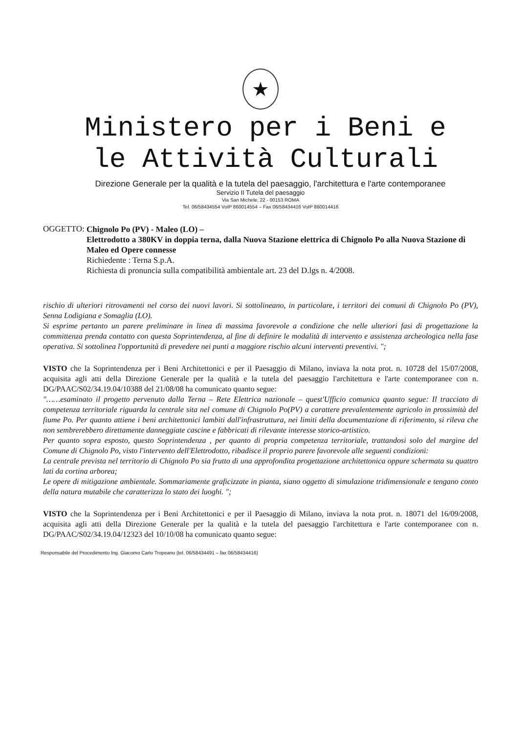★
Ministero per i Beni e
le Attività Culturali
Direzione Generale per la qualità e la tutela del paesaggio, l'architettura e l'arte contemporanee
Servizio II Tutela del paesaggio
Via San Michele, 22 - 00153 ROMA
Tel. 06/58434554 VoIP 860014554 – Fax 06/58434416 VoIP 860014416
OGGETTO:
Chignolo Po (PV) - Maleo (LO) –
Elettrodotto a 380KV in doppia terna, dalla Nuova Stazione elettrica di Chignolo Po alla Nuova Stazione di Maleo ed Opere connesse
Richiedente : Terna S.p.A.
Richiesta di pronuncia sulla compatibilità ambientale art. 23 del D.lgs n. 4/2008.
rischio di ulteriori ritrovamenti nel corso dei nuovi lavori. Si sottolineano, in particolare, i territori dei comuni di Chignolo Po (PV), Senna Lodigiana e Somaglia (LO).
Si esprime pertanto un parere preliminare in linea di massima favorevole a condizione che nelle ulteriori fasi di progettazione la committenza prenda contatto con questa Soprintendenza, al fine di definire le modalità di intervento e assistenza archeologica nella fase operativa. Si sottolinea l'opportunità di prevedere nei punti a maggiore rischio alcuni interventi preventivi. ";
VISTO che la Soprintendenza per i Beni Architettonici e per il Paesaggio di Milano, inviava la nota prot. n. 10728 del 15/07/2008, acquisita agli atti della Direzione Generale per la qualità e la tutela del paesaggio l'architettura e l'arte contemporanee con n. DG/PAAC/S02/34.19.04/10388 del 21/08/08 ha comunicato quanto segue:
"……esaminato il progetto pervenuto dalla Terna – Rete Elettrica nazionale – quest'Ufficio comunica quanto segue: Il tracciato di competenza territoriale riguarda la centrale sita nel comune di Chignolo Po(PV) a carattere prevalentemente agricolo in prossimità del fiume Po. Per quanto attiene i beni architettonici lambiti dall'infrastruttura, nei limiti della documentazione di riferimento, si rileva che non sembrerebbero direttamente danneggiate cascine e fabbricati di rilevante interesse storico-artistico.
Per quanto sopra esposto, questo Soprintendenza , per quanto di propria competenza territoriale, trattandosi solo del margine del Comune di Chignolo Po, visto l'intervento dell'Elettrodotto, ribadisce il proprio parere favorevole alle seguenti condizioni:
La centrale prevista nel territorio di Chignolo Po sia frutto di una approfondita progettazione architettonica oppure schermata su quattro lati da cortina arborea;
Le opere di mitigazione ambientale. Sommariamente graficizzate in pianta, siano oggetto di simulazione tridimensionale e tengano conto della natura mutabile che caratterizza lo stato dei luoghi. ";
VISTO che la Soprintendenza per i Beni Architettonici e per il Paesaggio di Milano, inviava la nota prot. n. 18071 del 16/09/2008, acquisita agli atti della Direzione Generale per la qualità e la tutela del paesaggio l'architettura e l'arte contemporanee con n. DG/PAAC/S02/34.19.04/12323 del 10/10/08 ha comunicato quanto segue:
Responsabile del Procedimento Ing. Giacomo Carlo Tropeano (tel. 06/58434491 – fax 06/58434416)